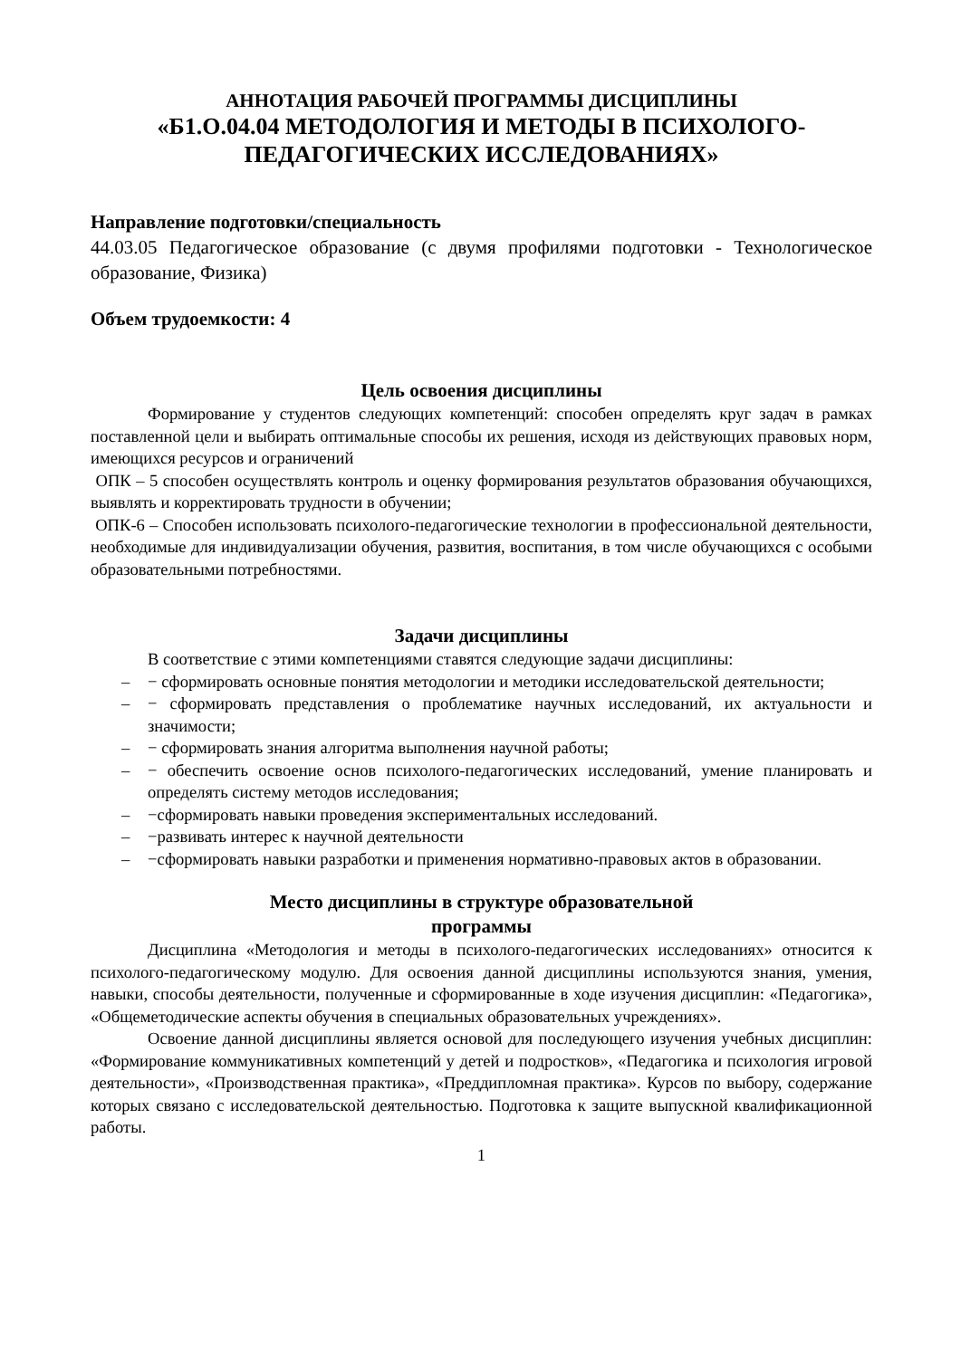АННОТАЦИЯ РАБОЧЕЙ ПРОГРАММЫ ДИСЦИПЛИНЫ
«Б1.О.04.04 МЕТОДОЛОГИЯ И МЕТОДЫ В ПСИХОЛОГО-ПЕДАГОГИЧЕСКИХ ИССЛЕДОВАНИЯХ»
Направление подготовки/специальность
44.03.05 Педагогическое образование (с двумя профилями подготовки - Технологическое образование, Физика)
Объем трудоемкости: 4
Цель освоения дисциплины
Формирование у студентов следующих компетенций: способен определять круг задач в рамках поставленной цели и выбирать оптимальные способы их решения, исходя из действующих правовых норм, имеющихся ресурсов и ограничений
ОПК – 5 способен осуществлять контроль и оценку формирования результатов образования обучающихся, выявлять и корректировать трудности в обучении;
ОПК-6 – Способен использовать психолого-педагогические технологии в профессиональной деятельности, необходимые для индивидуализации обучения, развития, воспитания, в том числе обучающихся с особыми образовательными потребностями.
Задачи дисциплины
В соответствие с этими компетенциями ставятся следующие задачи дисциплины:
– − сформировать основные понятия методологии и методики исследовательской деятельности;
– − сформировать представления о проблематике научных исследований, их актуальности и значимости;
– − сформировать знания алгоритма выполнения научной работы;
– − обеспечить освоение основ психолого-педагогических исследований, умение планировать и определять систему методов исследования;
– −сформировать навыки проведения экспериментальных исследований.
– −развивать интерес к научной деятельности
– −сформировать навыки разработки и применения нормативно-правовых актов в образовании.
Место дисциплины в структуре образовательной
программы
Дисциплина «Методология и методы в психолого-педагогических исследованиях» относится к психолого-педагогическому модулю. Для освоения данной дисциплины используются знания, умения, навыки, способы деятельности, полученные и сформированные в ходе изучения дисциплин: «Педагогика», «Общеметодические аспекты обучения в специальных образовательных учреждениях».
Освоение данной дисциплины является основой для последующего изучения учебных дисциплин: «Формирование коммуникативных компетенций у детей и подростков», «Педагогика и психология игровой деятельности», «Производственная практика», «Преддипломная практика». Курсов по выбору, содержание которых связано с исследовательской деятельностью. Подготовка к защите выпускной квалификационной работы.
1